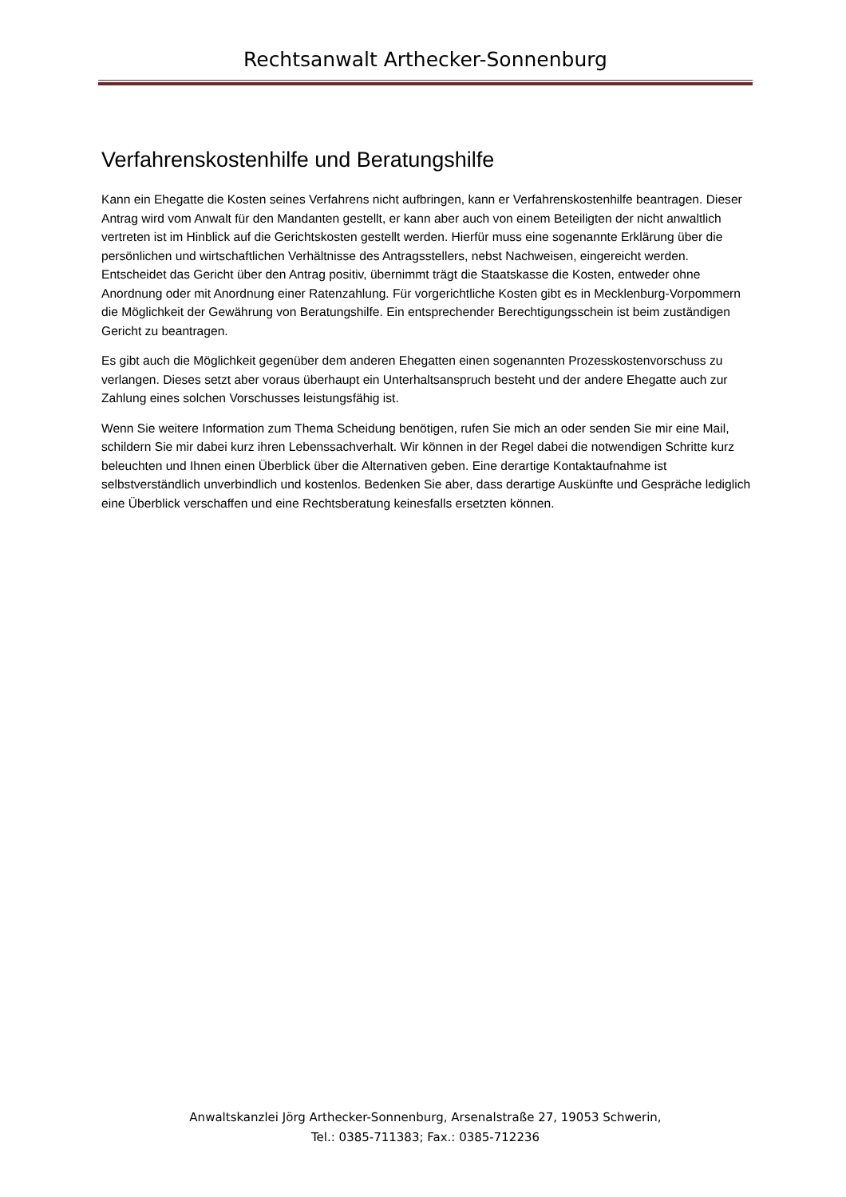Rechtsanwalt Arthecker-Sonnenburg
Verfahrenskostenhilfe und Beratungshilfe
Kann ein Ehegatte die Kosten seines Verfahrens nicht aufbringen, kann er Verfahrenskostenhilfe beantragen. Dieser Antrag wird vom Anwalt für den Mandanten gestellt, er kann aber auch von einem Beteiligten der nicht anwaltlich vertreten ist im Hinblick auf die Gerichtskosten gestellt werden. Hierfür muss eine sogenannte Erklärung über die persönlichen und wirtschaftlichen Verhältnisse des Antragsstellers, nebst Nachweisen, eingereicht werden. Entscheidet das Gericht über den Antrag positiv, übernimmt trägt die Staatskasse die Kosten, entweder ohne Anordnung oder mit Anordnung einer Ratenzahlung. Für vorgerichtliche Kosten gibt es in Mecklenburg-Vorpommern die Möglichkeit der Gewährung von Beratungshilfe. Ein entsprechender Berechtigungsschein ist beim zuständigen Gericht zu beantragen.
Es gibt auch die Möglichkeit gegenüber dem anderen Ehegatten einen sogenannten Prozesskostenvorschuss zu verlangen. Dieses setzt aber voraus überhaupt ein Unterhaltsanspruch besteht und der andere Ehegatte auch zur Zahlung eines solchen Vorschusses leistungsfähig ist.
Wenn Sie weitere Information zum Thema Scheidung benötigen, rufen Sie mich an oder senden Sie mir eine Mail, schildern Sie mir dabei kurz ihren Lebenssachverhalt. Wir können in der Regel dabei die notwendigen Schritte kurz beleuchten und Ihnen einen Überblick über die Alternativen geben. Eine derartige Kontaktaufnahme ist selbstverständlich unverbindlich und kostenlos. Bedenken Sie aber, dass derartige Auskünfte und Gespräche lediglich eine Überblick verschaffen und eine Rechtsberatung keinesfalls ersetzten können.
Anwaltskanzlei Jörg Arthecker-Sonnenburg, Arsenalstraße 27, 19053 Schwerin,
Tel.: 0385-711383; Fax.: 0385-712236